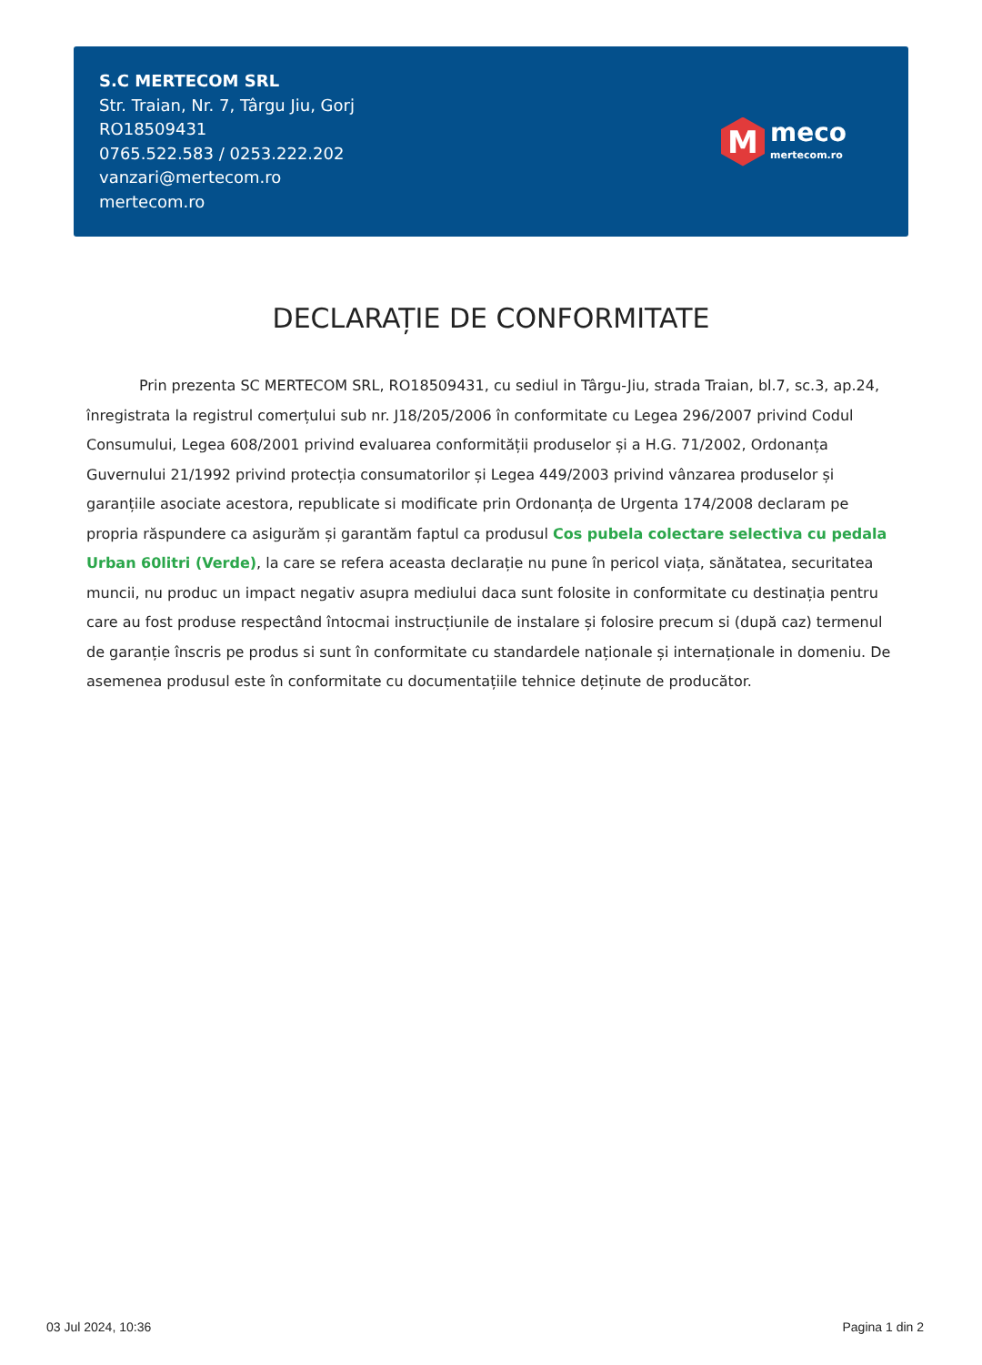S.C MERTECOM SRL
Str. Traian, Nr. 7, Târgu Jiu, Gorj
RO18509431
0765.522.583 / 0253.222.202
vanzari@mertecom.ro
mertecom.ro
M
meco
mertecom.ro
DECLARAȚIE DE CONFORMITATE
Prin prezenta SC MERTECOM SRL, RO18509431, cu sediul in Târgu-Jiu, strada Traian, bl.7, sc.3, ap.24, înregistrata la registrul comerțului sub nr. J18/205/2006 în conformitate cu Legea 296/2007 privind Codul Consumului, Legea 608/2001 privind evaluarea conformității produselor și a H.G. 71/2002, Ordonanța Guvernului 21/1992 privind protecția consumatorilor și Legea 449/2003 privind vânzarea produselor și garanțiile asociate acestora, republicate si modificate prin Ordonanța de Urgenta 174/2008 declaram pe propria răspundere ca asigurăm și garantăm faptul ca produsul Cos pubela colectare selectiva cu pedala Urban 60litri (Verde), la care se refera aceasta declarație nu pune în pericol viața, sănătatea, securitatea muncii, nu produc un impact negativ asupra mediului daca sunt folosite in conformitate cu destinația pentru care au fost produse respectând întocmai instrucțiunile de instalare și folosire precum si (după caz) termenul de garanție înscris pe produs si sunt în conformitate cu standardele naționale și internaționale in domeniu. De asemenea produsul este în conformitate cu documentațiile tehnice deținute de producător.
03 Jul 2024, 10:36 Pagina 1 din 2